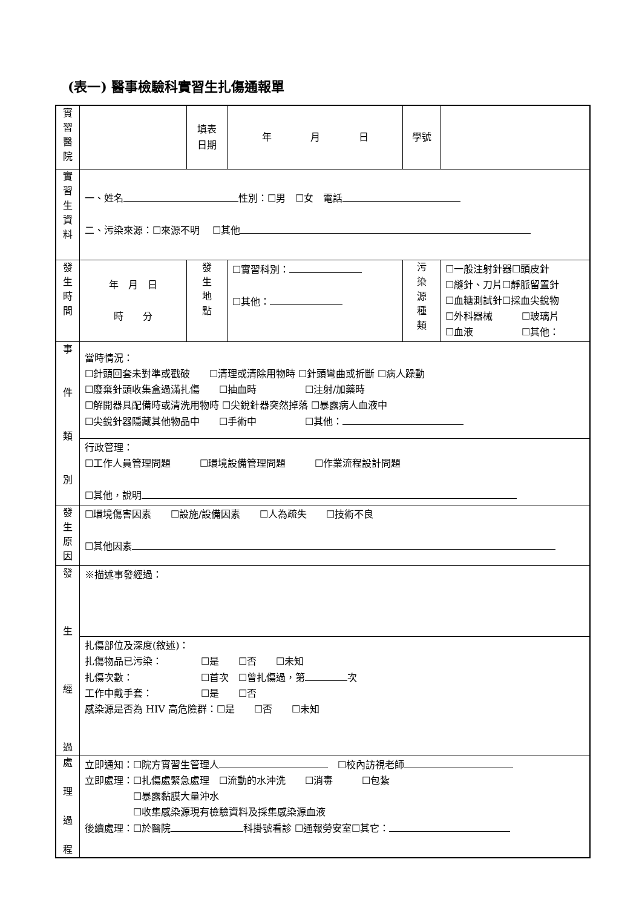(表一) 醫事檢驗科實習生扎傷通報單
| 實 習 醫 院 | | 填表 日期 | 年 月 日 | 學號 | |
| 實 習 生 資 料 | 一、姓名 性別：☐男 ☐女 電話 二、污染來源：☐來源不明 ☐其他 | | | | |
| 發 生 時 間 | 年 月 日 時 分 | 發 生 地 點 | ☐實習科別： ☐其他： | 污 染 源 種 類 | ☐一般注射針器☐頭皮針 ☐縫針、刀片☐靜脈留置針 ☐血糖測試針☐採血尖銳物 ☐外科器械 ☐玻璃片 ☐血液 ☐其他： |
| 事 件 類 別 | 當時情況： ☐針頭回套未對準或戳破 ☐清理或清除用物時 ☐針頭彎曲或折斷 ☐病人躁動 ☐廢棄針頭收集盒過滿扎傷 ☐抽血時 ☐注射/加藥時 ☐解開器具配備時或清洗用物時 ☐尖銳針器突然掉落 ☐暴露病人血液中 ☐尖銳針器隱藏其他物品中 ☐手術中 ☐其他： | | | | |
| | 行政管理： ☐工作人員管理問題 ☐環境設備管理問題 ☐作業流程設計問題 ☐其他，說明 | | | | |
| 發 生 原 因 | ☐環境傷害因素 ☐設施/設備因素 ☐人為疏失 ☐技術不良 ☐其他因素 | | | | |
| 發 生 經 過 | ※描述事發經過： | | | | |
| | 扎傷部位及深度(敘述)： 扎傷物品已污染： ☐是 ☐否 ☐未知 扎傷次數： ☐首次 ☐曾扎傷過，第 次 工作中戴手套： ☐是 ☐否 感染源是否為 HIV 高危險群：☐是 ☐否 ☐未知 | | | | |
| 處 理 過 程 | 立即通知：☐院方實習生管理人 ☐校內訪視老師 立即處理：☐扎傷處緊急處理 ☐流動的水沖洗 ☐消毒 ☐包紮 ☐暴露黏膜大量沖水 ☐收集感染源現有檢驗資料及採集感染源血液 後續處理：☐於醫院 科掛號看診 ☐通報勞安室☐其它： | | | | |